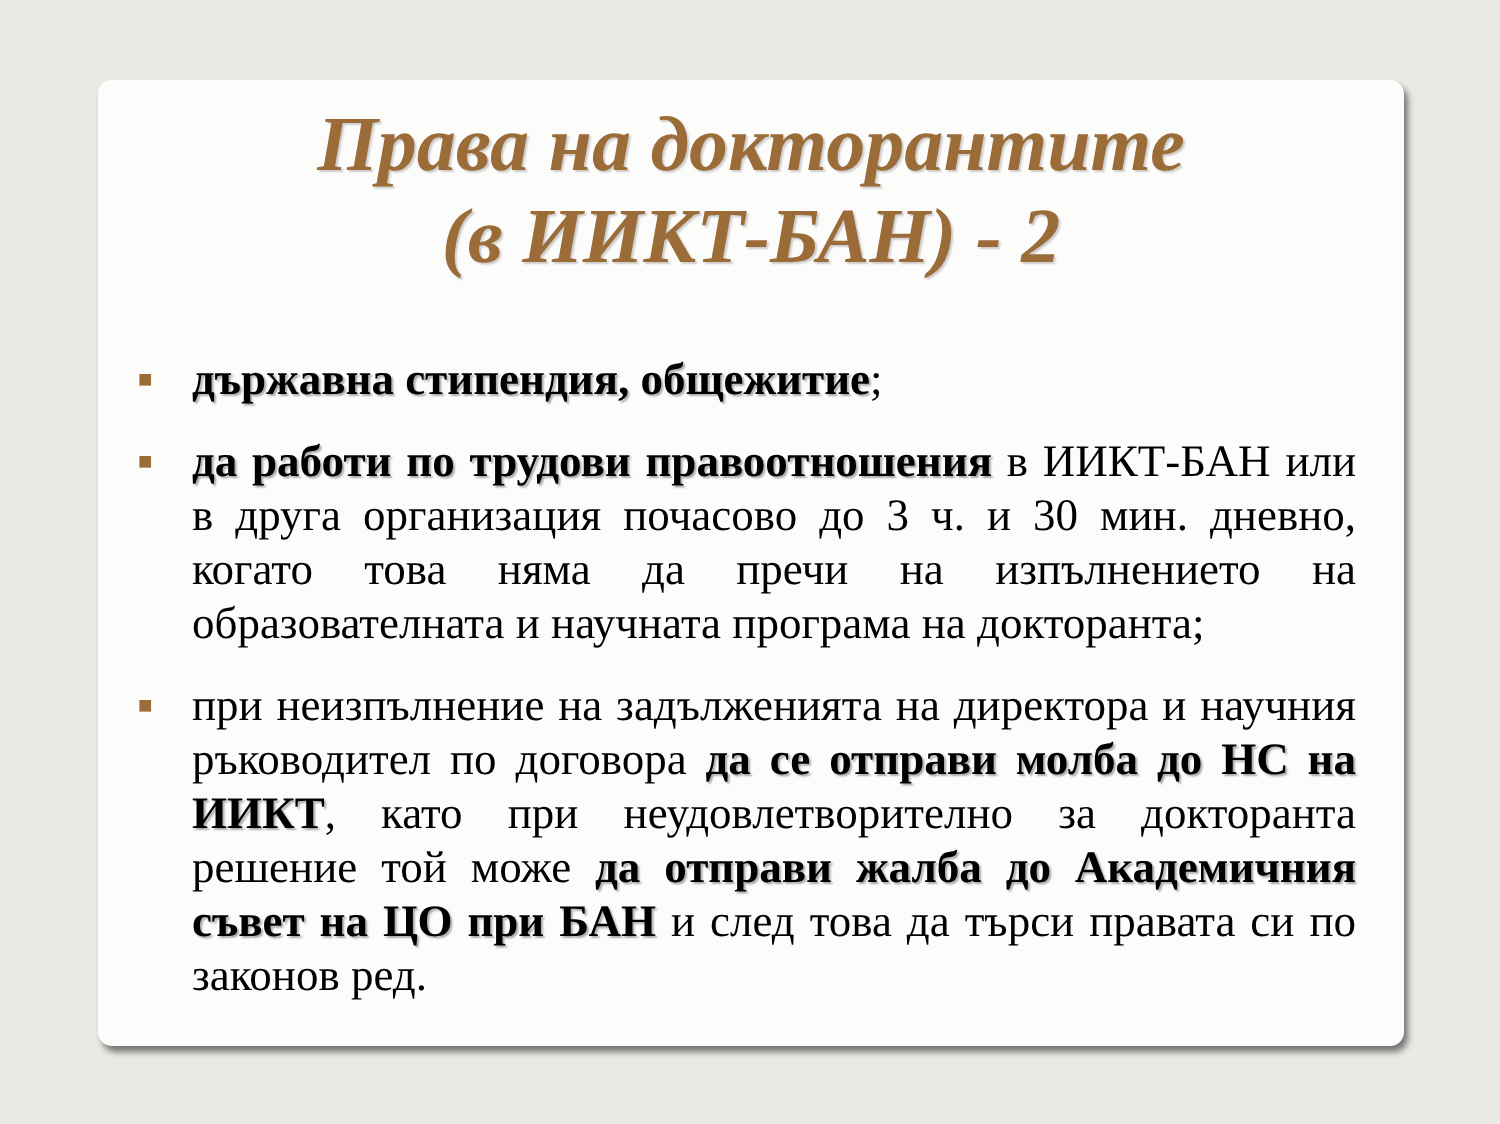Права на докторантите
(в ИИКТ-БАН) - 2
■ държавна стипендия, общежитие;
■ да работи по трудови правоотношения в ИИКТ-БАН или в друга организация почасово до 3 ч. и 30 мин. дневно, когато това няма да пречи на изпълнението на образователната и научната програма на докторанта;
■ при неизпълнение на задълженията на директора и научния ръководител по договора да се отправи молба до НС на ИИКТ, като при неудовлетворително за докторанта решение той може да отправи жалба до Академичния съвет на ЦО при БАН и след това да търси правата си по законов ред.